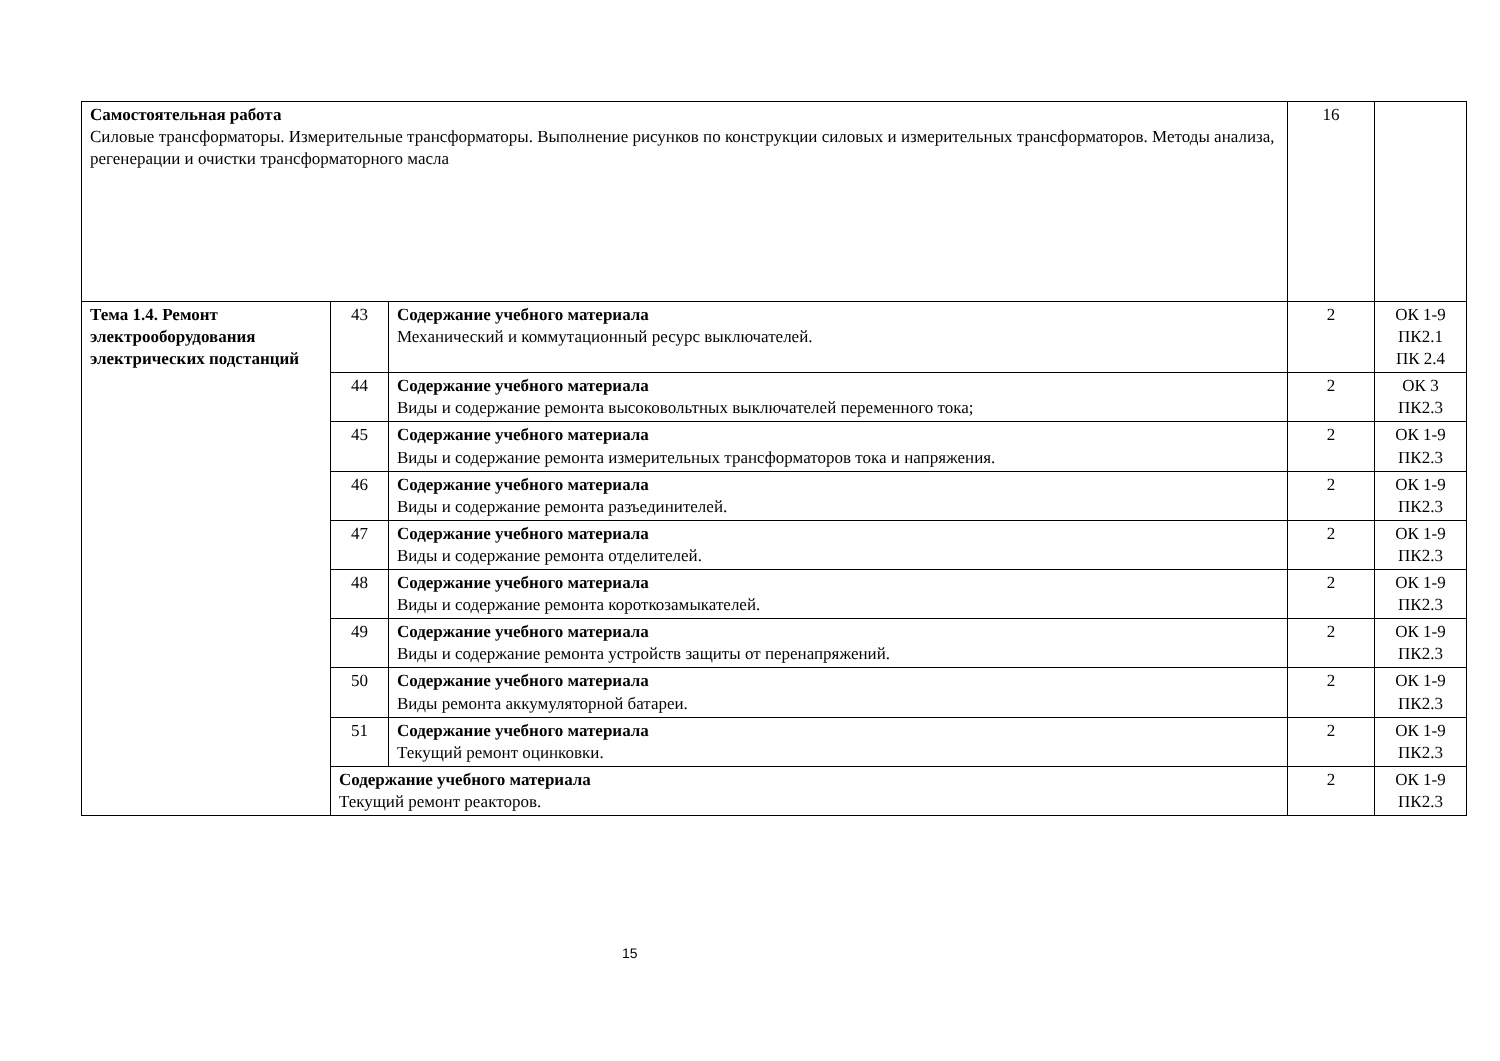| Самостоятельная работа Силовые трансформаторы. Измерительные трансформаторы. Выполнение рисунков по конструкции силовых и измерительных трансформаторов. Методы анализа, регенерации и очистки трансформаторного масла | | | 16 | |
| Тема 1.4. Ремонт электрооборудования электрических подстанций | 43 | Содержание учебного материала Механический и коммутационный ресурс выключателей. | 2 | ОК 1-9 ПК2.1 ПК 2.4 |
| | 44 | Содержание учебного материала Виды и содержание ремонта высоковольтных выключателей переменного тока; | 2 | ОК 3 ПК2.3 |
| | 45 | Содержание учебного материала Виды и содержание ремонта измерительных трансформаторов тока и напряжения. | 2 | ОК 1-9 ПК2.3 |
| | 46 | Содержание учебного материала Виды и содержание ремонта разъединителей. | 2 | ОК 1-9 ПК2.3 |
| | 47 | Содержание учебного материала Виды и содержание ремонта отделителей. | 2 | ОК 1-9 ПК2.3 |
| | 48 | Содержание учебного материала Виды и содержание ремонта короткозамыкателей. | 2 | ОК 1-9 ПК2.3 |
| | 49 | Содержание учебного материала Виды и содержание ремонта устройств защиты от перенапряжений. | 2 | ОК 1-9 ПК2.3 |
| | 50 | Содержание учебного материала Виды ремонта аккумуляторной батареи. | 2 | ОК 1-9 ПК2.3 |
| | 51 | Содержание учебного материала Текущий ремонт оцинковки. | 2 | ОК 1-9 ПК2.3 |
| | Содержание учебного материала Текущий ремонт реакторов. | | 2 | ОК 1-9 ПК2.3 |
15